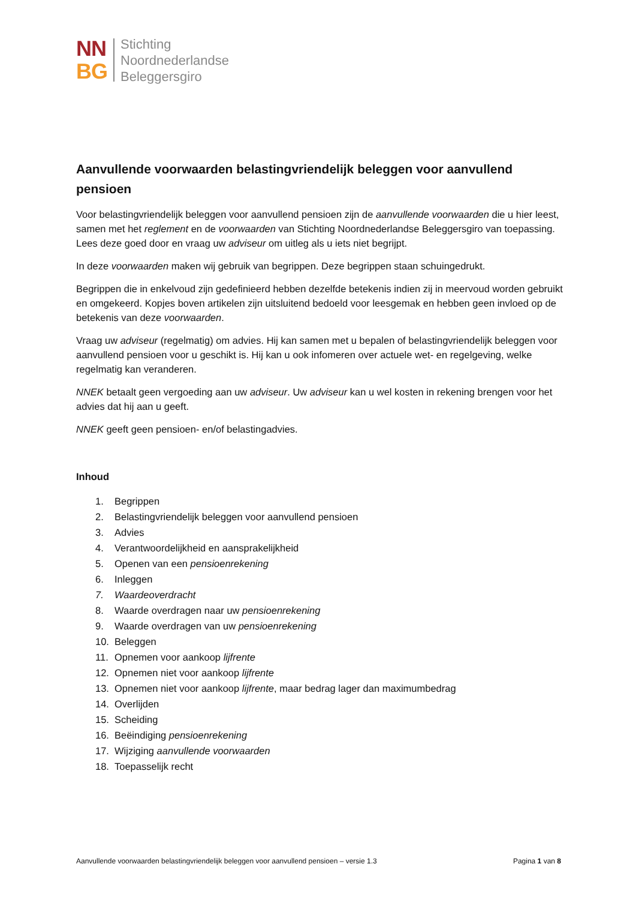NN
BG
Stichting
Noordnederlandse
Beleggersgiro
Aanvullende voorwaarden belastingvriendelijk beleggen voor aanvullend pensioen
Voor belastingvriendelijk beleggen voor aanvullend pensioen zijn de aanvullende voorwaarden die u hier leest, samen met het reglement en de voorwaarden van Stichting Noordnederlandse Beleggersgiro van toepassing. Lees deze goed door en vraag uw adviseur om uitleg als u iets niet begrijpt.
In deze voorwaarden maken wij gebruik van begrippen. Deze begrippen staan schuingedrukt.
Begrippen die in enkelvoud zijn gedefinieerd hebben dezelfde betekenis indien zij in meervoud worden gebruikt en omgekeerd. Kopjes boven artikelen zijn uitsluitend bedoeld voor leesgemak en hebben geen invloed op de betekenis van deze voorwaarden.
Vraag uw adviseur (regelmatig) om advies. Hij kan samen met u bepalen of belastingvriendelijk beleggen voor aanvullend pensioen voor u geschikt is. Hij kan u ook infomeren over actuele wet- en regelgeving, welke regelmatig kan veranderen.
NNEK betaalt geen vergoeding aan uw adviseur. Uw adviseur kan u wel kosten in rekening brengen voor het advies dat hij aan u geeft.
NNEK geeft geen pensioen- en/of belastingadvies.
Inhoud
1. Begrippen
2. Belastingvriendelijk beleggen voor aanvullend pensioen
3. Advies
4. Verantwoordelijkheid en aansprakelijkheid
5. Openen van een pensioenrekening
6. Inleggen
7. Waardeoverdracht
8. Waarde overdragen naar uw pensioenrekening
9. Waarde overdragen van uw pensioenrekening
10. Beleggen
11. Opnemen voor aankoop lijfrente
12. Opnemen niet voor aankoop lijfrente
13. Opnemen niet voor aankoop lijfrente, maar bedrag lager dan maximumbedrag
14. Overlijden
15. Scheiding
16. Beëindiging pensioenrekening
17. Wijziging aanvullende voorwaarden
18. Toepasselijk recht
Aanvullende voorwaarden belastingvriendelijk beleggen voor aanvullend pensioen – versie 1.3
Pagina 1 van 8